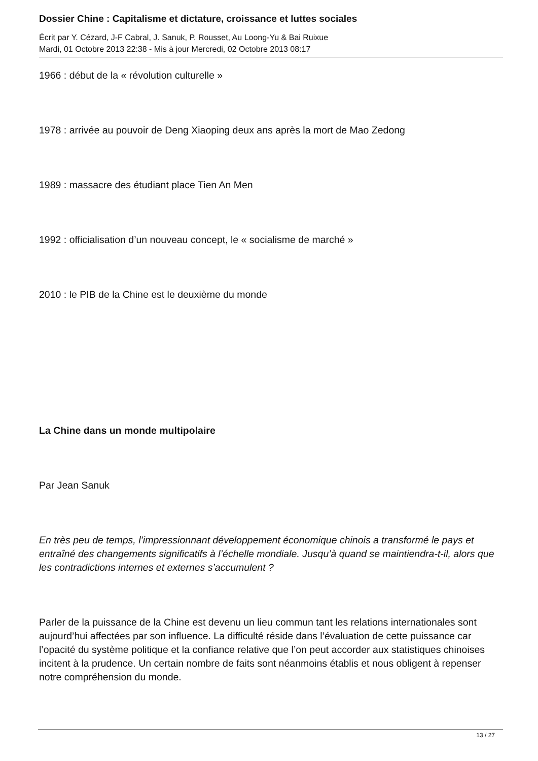Dossier Chine : Capitalisme et dictature, croissance et luttes sociales
Écrit par Y. Cézard, J-F Cabral, J. Sanuk, P. Rousset, Au Loong-Yu & Bai Ruixue
Mardi, 01 Octobre 2013 22:38 - Mis à jour Mercredi, 02 Octobre 2013 08:17
1966 : début de la « révolution culturelle »
1978 : arrivée au pouvoir de Deng Xiaoping deux ans après la mort de Mao Zedong
1989 : massacre des étudiant place Tien An Men
1992 : officialisation d’un nouveau concept, le « socialisme de marché »
2010 : le PIB de la Chine est le deuxième du monde
La Chine dans un monde multipolaire
Par Jean Sanuk
En très peu de temps, l’impressionnant développement économique chinois a transformé le pays et entraîné des changements significatifs à l’échelle mondiale. Jusqu’à quand se maintiendra-t-il, alors que les contradictions internes et externes s’accumulent ?
Parler de la puissance de la Chine est devenu un lieu commun tant les relations internationales sont aujourd’hui affectées par son influence. La difficulté réside dans l’évaluation de cette puissance car l’opacité du système politique et la confiance relative que l’on peut accorder aux statistiques chinoises incitent à la prudence. Un certain nombre de faits sont néanmoins établis et nous obligent à repenser notre compréhension du monde.
13 / 27